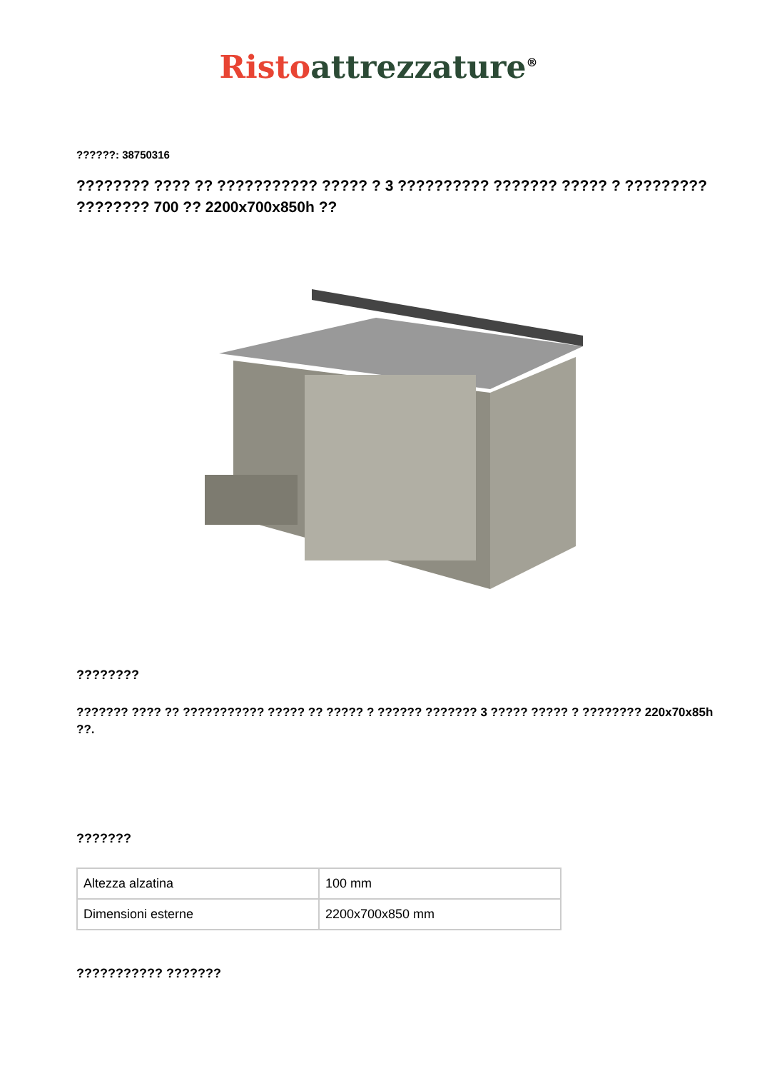Risto attrezzature<sup>®</sup>
??????: 38750316
???????? ???? ?? ??????????? ????? ? 3 ?????????? ??????? ????? ? ????????? ???????? 700 ?? 2200x700x850h ??
????????
??????? ???? ?? ??????????? ????? ?? ????? ? ?????? ??????? 3 ????? ????? ? ???????? 220x70x85h ??.
???????
| Altezza alzatina | 100 mm |
| Dimensioni esterne | 2200x700x850 mm |
??????????? ???????